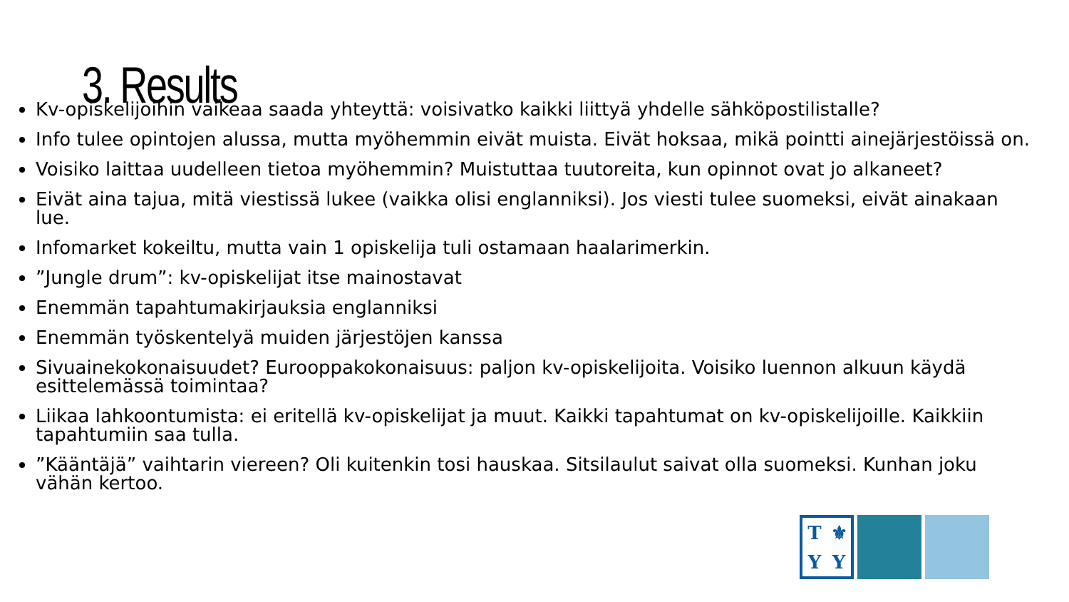3. Results
Kv-opiskelijoihin vaikeaa saada yhteyttä: voisivatko kaikki liittyä yhdelle sähköpostilistalle?
Info tulee opintojen alussa, mutta myöhemmin eivät muista. Eivät hoksaa, mikä pointti ainejärjestöissä on.
Voisiko laittaa uudelleen tietoa myöhemmin? Muistuttaa tuutoreita, kun opinnot ovat jo alkaneet?
Eivät aina tajua, mitä viestissä lukee (vaikka olisi englanniksi). Jos viesti tulee suomeksi, eivät ainakaan lue.
Infomarket kokeiltu, mutta vain 1 opiskelija tuli ostamaan haalarimerkin.
”Jungle drum”: kv-opiskelijat itse mainostavat
Enemmän tapahtumakirjauksia englanniksi
Enemmän työskentelyä muiden järjestöjen kanssa
Sivuainekokonaisuudet? Eurooppakokonaisuus: paljon kv-opiskelijoita. Voisiko luennon alkuun käydä esittelemässä toimintaa?
Liikaa lahkoontumista: ei eritellä kv-opiskelijat ja muut. Kaikki tapahtumat on kv-opiskelijoille. Kaikkiin tapahtumiin saa tulla.
”Kääntäjä” vaihtarin viereen? Oli kuitenkin tosi hauskaa. Sitsilaulut saivat olla suomeksi. Kunhan joku vähän kertoo.
T ⚜ YY